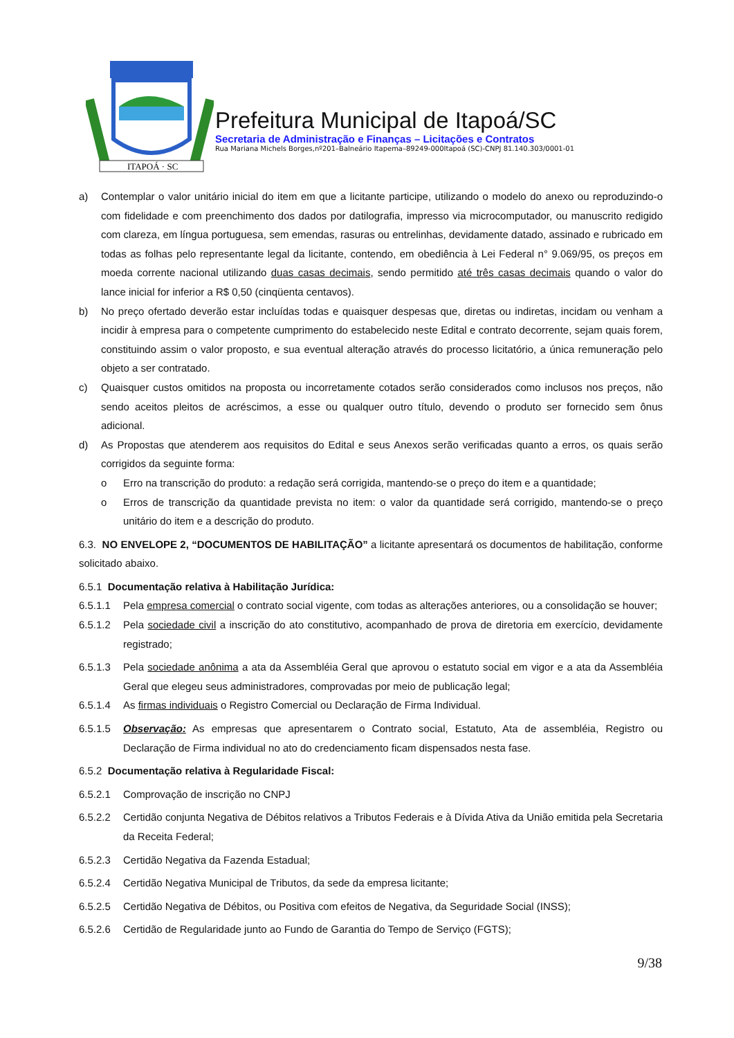ITAPOÁ · SC
Prefeitura Municipal de Itapoá/SC
Secretaria de Administração e Finanças – Licitações e Contratos
Rua Mariana Michels Borges,nº201–Balneário Itapema–89249-000Itapoá (SC)-CNPJ 81.140.303/0001-01
a) Contemplar o valor unitário inicial do item em que a licitante participe, utilizando o modelo do anexo ou reproduzindo-o com fidelidade e com preenchimento dos dados por datilografia, impresso via microcomputador, ou manuscrito redigido com clareza, em língua portuguesa, sem emendas, rasuras ou entrelinhas, devidamente datado, assinado e rubricado em todas as folhas pelo representante legal da licitante, contendo, em obediência à Lei Federal n° 9.069/95, os preços em moeda corrente nacional utilizando duas casas decimais, sendo permitido até três casas decimais quando o valor do lance inicial for inferior a R$ 0,50 (cinqüenta centavos).
b) No preço ofertado deverão estar incluídas todas e quaisquer despesas que, diretas ou indiretas, incidam ou venham a incidir à empresa para o competente cumprimento do estabelecido neste Edital e contrato decorrente, sejam quais forem, constituindo assim o valor proposto, e sua eventual alteração através do processo licitatório, a única remuneração pelo objeto a ser contratado.
c) Quaisquer custos omitidos na proposta ou incorretamente cotados serão considerados como inclusos nos preços, não sendo aceitos pleitos de acréscimos, a esse ou qualquer outro título, devendo o produto ser fornecido sem ônus adicional.
d) As Propostas que atenderem aos requisitos do Edital e seus Anexos serão verificadas quanto a erros, os quais serão corrigidos da seguinte forma:
o Erro na transcrição do produto: a redação será corrigida, mantendo-se o preço do item e a quantidade;
o Erros de transcrição da quantidade prevista no item: o valor da quantidade será corrigido, mantendo-se o preço unitário do item e a descrição do produto.
6.3. NO ENVELOPE 2, “DOCUMENTOS DE HABILITAÇÃO” a licitante apresentará os documentos de habilitação, conforme solicitado abaixo.
6.5.1 Documentação relativa à Habilitação Jurídica:
6.5.1.1 Pela empresa comercial o contrato social vigente, com todas as alterações anteriores, ou a consolidação se houver;
6.5.1.2 Pela sociedade civil a inscrição do ato constitutivo, acompanhado de prova de diretoria em exercício, devidamente registrado;
6.5.1.3 Pela sociedade anônima a ata da Assembléia Geral que aprovou o estatuto social em vigor e a ata da Assembléia Geral que elegeu seus administradores, comprovadas por meio de publicação legal;
6.5.1.4 As firmas individuais o Registro Comercial ou Declaração de Firma Individual.
6.5.1.5 Observação: As empresas que apresentarem o Contrato social, Estatuto, Ata de assembléia, Registro ou Declaração de Firma individual no ato do credenciamento ficam dispensados nesta fase.
6.5.2 Documentação relativa à Regularidade Fiscal:
6.5.2.1 Comprovação de inscrição no CNPJ
6.5.2.2 Certidão conjunta Negativa de Débitos relativos a Tributos Federais e à Dívida Ativa da União emitida pela Secretaria da Receita Federal;
6.5.2.3 Certidão Negativa da Fazenda Estadual;
6.5.2.4 Certidão Negativa Municipal de Tributos, da sede da empresa licitante;
6.5.2.5 Certidão Negativa de Débitos, ou Positiva com efeitos de Negativa, da Seguridade Social (INSS);
6.5.2.6 Certidão de Regularidade junto ao Fundo de Garantia do Tempo de Serviço (FGTS);
9/38